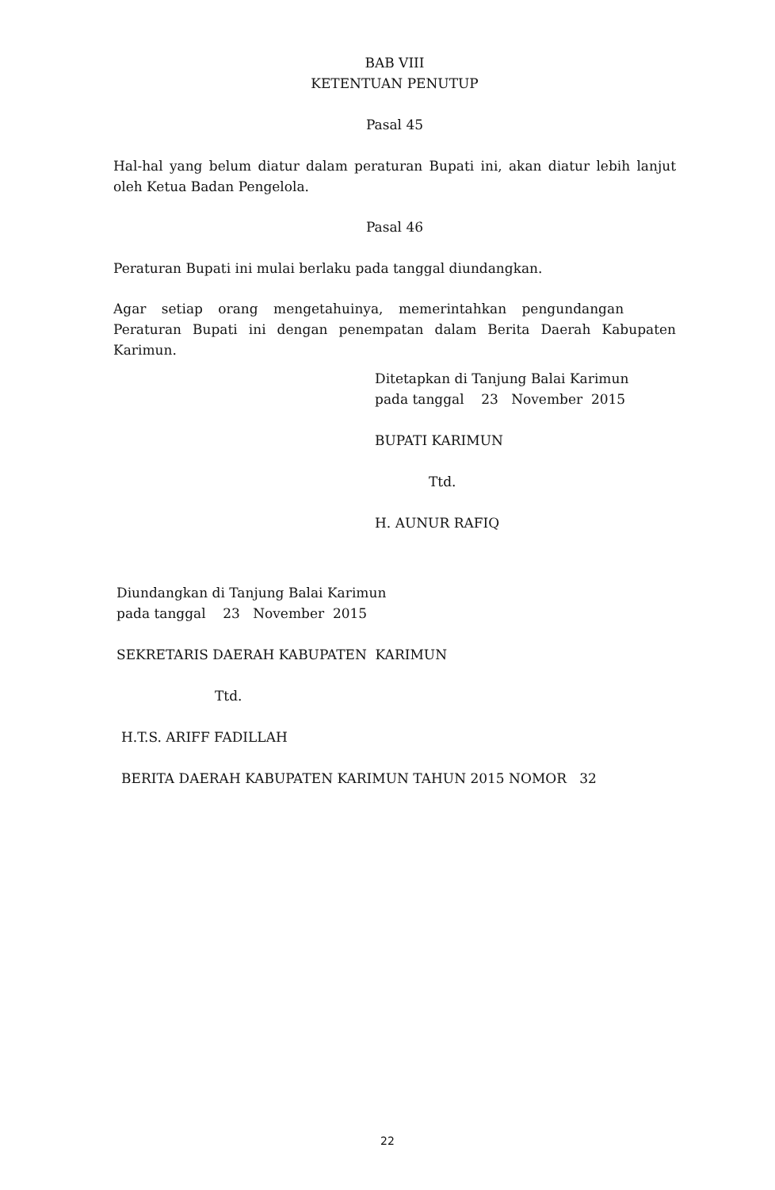BAB VIII
KETENTUAN PENUTUP
Pasal 45
Hal-hal yang belum diatur dalam peraturan Bupati ini, akan diatur lebih lanjut oleh Ketua Badan Pengelola.
Pasal 46
Peraturan Bupati ini mulai berlaku pada tanggal diundangkan.
Agar setiap orang mengetahuinya, memerintahkan pengundangan
Peraturan Bupati ini dengan penempatan dalam Berita Daerah Kabupaten Karimun.
Ditetapkan di Tanjung Balai Karimun
pada tanggal 23 November 2015
BUPATI KARIMUN
Ttd.
H. AUNUR RAFIQ
Diundangkan di Tanjung Balai Karimun
pada tanggal 23 November 2015
SEKRETARIS DAERAH KABUPATEN KARIMUN
Ttd.
H.T.S. ARIFF FADILLAH
BERITA DAERAH KABUPATEN KARIMUN TAHUN 2015 NOMOR 32
22